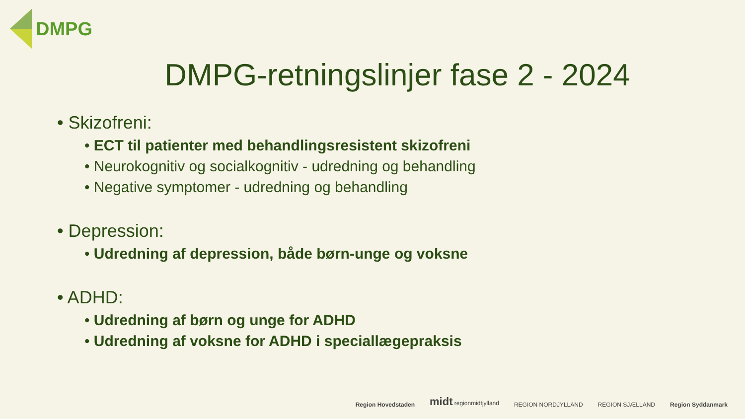DMPG
DMPG-retningslinjer fase 2 - 2024
• Skizofreni:
• ECT til patienter med behandlingsresistent skizofreni
• Neurokognitiv og socialkognitiv - udredning og behandling
• Negative symptomer - udredning og behandling
• Depression:
• Udredning af depression, både børn-unge og voksne
• ADHD:
• Udredning af børn og unge for ADHD
• Udredning af voksne for ADHD i speciallægepraksis
Region Hovedstaden midt regionmidtjylland REGION NORDJYLLAND REGION SJÆLLAND Region Syddanmark